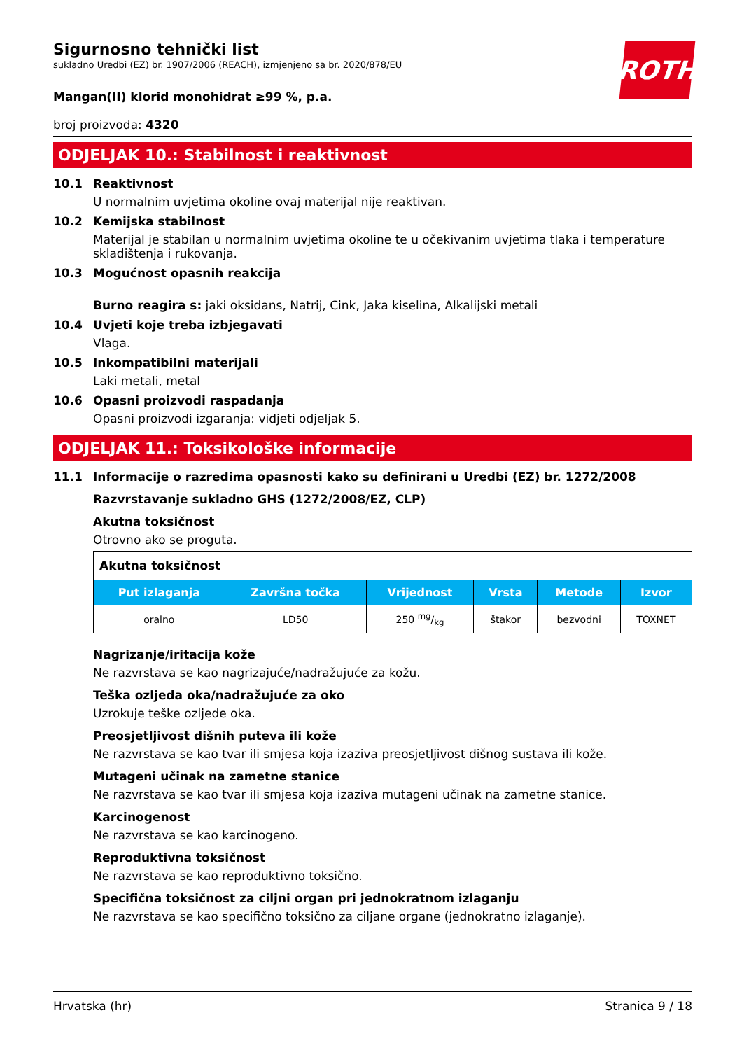ROTH
Sigurnosno tehnički list
sukladno Uredbi (EZ) br. 1907/2006 (REACH), izmjenjeno sa br. 2020/878/EU
Mangan(II) klorid monohidrat ≥99 %, p.a.
broj proizvoda: 4320
ODJELJAK 10.: Stabilnost i reaktivnost
10.1 Reaktivnost
U normalnim uvjetima okoline ovaj materijal nije reaktivan.
10.2 Kemijska stabilnost
Materijal je stabilan u normalnim uvjetima okoline te u očekivanim uvjetima tlaka i temperature skladištenja i rukovanja.
10.3 Mogućnost opasnih reakcija
Burno reagira s: jaki oksidans, Natrij, Cink, Jaka kiselina, Alkalijski metali
10.4 Uvjeti koje treba izbjegavati
Vlaga.
10.5 Inkompatibilni materijali
Laki metali, metal
10.6 Opasni proizvodi raspadanja
Opasni proizvodi izgaranja: vidjeti odjeljak 5.
ODJELJAK 11.: Toksikološke informacije
11.1 Informacije o razredima opasnosti kako su definirani u Uredbi (EZ) br. 1272/2008
Razvrstavanje sukladno GHS (1272/2008/EZ, CLP)
Akutna toksičnost
Otrovno ako se proguta.
| Akutna toksičnost | | | | | |
| --- | --- | --- | --- | --- | --- |
| Put izlaganja | Završna točka | Vrijednost | Vrsta | Metode | Izvor |
| oralno | LD50 | 250 mg/kg | štakor | bezvodni | TOXNET |
Nagrizanje/iritacija kože
Ne razvrstava se kao nagrizajuće/nadražujuće za kožu.
Teška ozljeda oka/nadražujuće za oko
Uzrokuje teške ozljede oka.
Preosjetljivost dišnih puteva ili kože
Ne razvrstava se kao tvar ili smjesa koja izaziva preosjetljivost dišnog sustava ili kože.
Mutageni učinak na zametne stanice
Ne razvrstava se kao tvar ili smjesa koja izaziva mutageni učinak na zametne stanice.
Karcinogenost
Ne razvrstava se kao karcinogeno.
Reproduktivna toksičnost
Ne razvrstava se kao reproduktivno toksično.
Specifična toksičnost za ciljni organ pri jednokratnom izlaganju
Ne razvrstava se kao specifično toksično za ciljane organe (jednokratno izlaganje).
Hrvatska (hr) Stranica 9 / 18